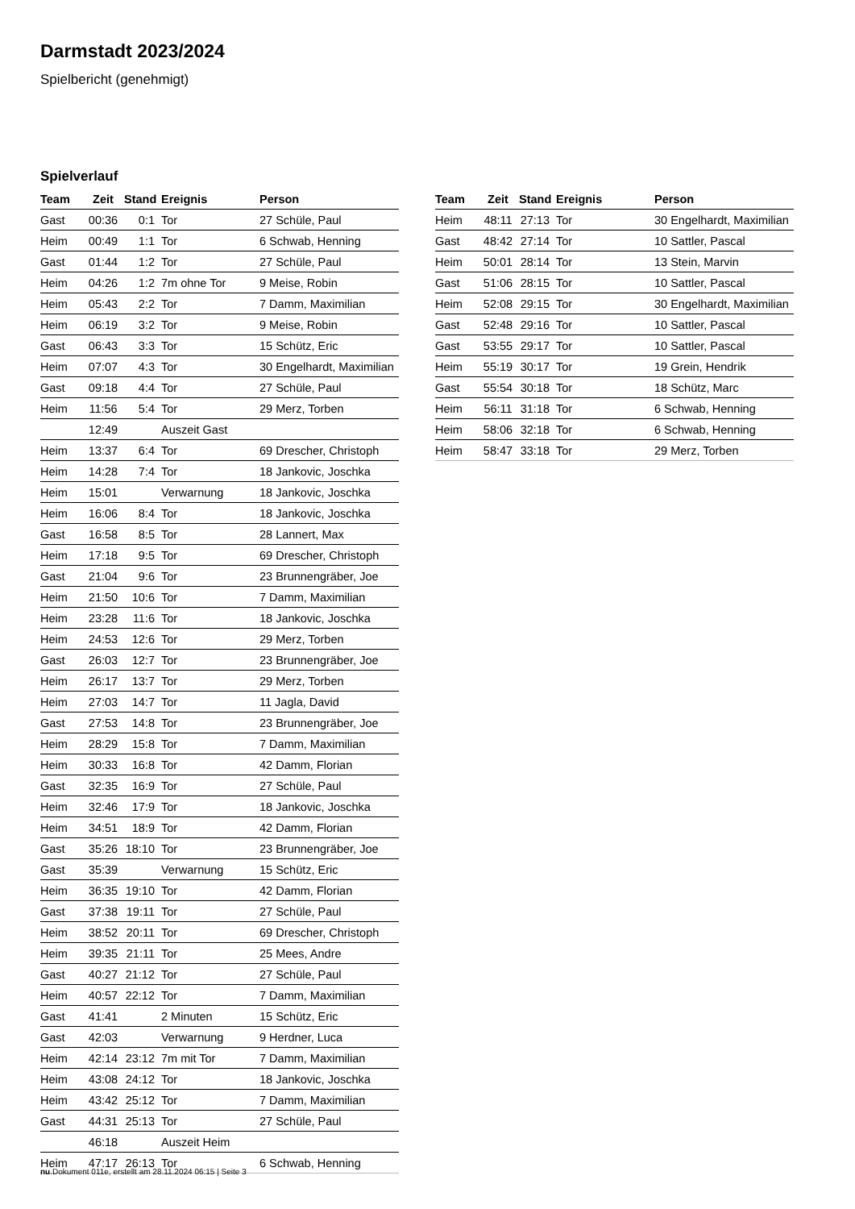Darmstadt 2023/2024
Spielbericht (genehmigt)
Spielverlauf
| Team | Zeit | Stand | Ereignis | Person |
| --- | --- | --- | --- | --- |
| Gast | 00:36 | 0:1 | Tor | 27 Schüle, Paul |
| Heim | 00:49 | 1:1 | Tor | 6 Schwab, Henning |
| Gast | 01:44 | 1:2 | Tor | 27 Schüle, Paul |
| Heim | 04:26 | 1:2 | 7m ohne Tor | 9 Meise, Robin |
| Heim | 05:43 | 2:2 | Tor | 7 Damm, Maximilian |
| Heim | 06:19 | 3:2 | Tor | 9 Meise, Robin |
| Gast | 06:43 | 3:3 | Tor | 15 Schütz, Eric |
| Heim | 07:07 | 4:3 | Tor | 30 Engelhardt, Maximilian |
| Gast | 09:18 | 4:4 | Tor | 27 Schüle, Paul |
| Heim | 11:56 | 5:4 | Tor | 29 Merz, Torben |
| | 12:49 | | Auszeit Gast | |
| Heim | 13:37 | 6:4 | Tor | 69 Drescher, Christoph |
| Heim | 14:28 | 7:4 | Tor | 18 Jankovic, Joschka |
| Heim | 15:01 | | Verwarnung | 18 Jankovic, Joschka |
| Heim | 16:06 | 8:4 | Tor | 18 Jankovic, Joschka |
| Gast | 16:58 | 8:5 | Tor | 28 Lannert, Max |
| Heim | 17:18 | 9:5 | Tor | 69 Drescher, Christoph |
| Gast | 21:04 | 9:6 | Tor | 23 Brunnengräber, Joe |
| Heim | 21:50 | 10:6 | Tor | 7 Damm, Maximilian |
| Heim | 23:28 | 11:6 | Tor | 18 Jankovic, Joschka |
| Heim | 24:53 | 12:6 | Tor | 29 Merz, Torben |
| Gast | 26:03 | 12:7 | Tor | 23 Brunnengräber, Joe |
| Heim | 26:17 | 13:7 | Tor | 29 Merz, Torben |
| Heim | 27:03 | 14:7 | Tor | 11 Jagla, David |
| Gast | 27:53 | 14:8 | Tor | 23 Brunnengräber, Joe |
| Heim | 28:29 | 15:8 | Tor | 7 Damm, Maximilian |
| Heim | 30:33 | 16:8 | Tor | 42 Damm, Florian |
| Gast | 32:35 | 16:9 | Tor | 27 Schüle, Paul |
| Heim | 32:46 | 17:9 | Tor | 18 Jankovic, Joschka |
| Heim | 34:51 | 18:9 | Tor | 42 Damm, Florian |
| Gast | 35:26 | 18:10 | Tor | 23 Brunnengräber, Joe |
| Gast | 35:39 | | Verwarnung | 15 Schütz, Eric |
| Heim | 36:35 | 19:10 | Tor | 42 Damm, Florian |
| Gast | 37:38 | 19:11 | Tor | 27 Schüle, Paul |
| Heim | 38:52 | 20:11 | Tor | 69 Drescher, Christoph |
| Heim | 39:35 | 21:11 | Tor | 25 Mees, Andre |
| Gast | 40:27 | 21:12 | Tor | 27 Schüle, Paul |
| Heim | 40:57 | 22:12 | Tor | 7 Damm, Maximilian |
| Gast | 41:41 | | 2 Minuten | 15 Schütz, Eric |
| Gast | 42:03 | | Verwarnung | 9 Herdner, Luca |
| Heim | 42:14 | 23:12 | 7m mit Tor | 7 Damm, Maximilian |
| Heim | 43:08 | 24:12 | Tor | 18 Jankovic, Joschka |
| Heim | 43:42 | 25:12 | Tor | 7 Damm, Maximilian |
| Gast | 44:31 | 25:13 | Tor | 27 Schüle, Paul |
| | 46:18 | | Auszeit Heim | |
| Heim | 47:17 | 26:13 | Tor | 6 Schwab, Henning |
| Team | Zeit | Stand | Ereignis | Person |
| --- | --- | --- | --- | --- |
| Heim | 48:11 | 27:13 | Tor | 30 Engelhardt, Maximilian |
| Gast | 48:42 | 27:14 | Tor | 10 Sattler, Pascal |
| Heim | 50:01 | 28:14 | Tor | 13 Stein, Marvin |
| Gast | 51:06 | 28:15 | Tor | 10 Sattler, Pascal |
| Heim | 52:08 | 29:15 | Tor | 30 Engelhardt, Maximilian |
| Gast | 52:48 | 29:16 | Tor | 10 Sattler, Pascal |
| Gast | 53:55 | 29:17 | Tor | 10 Sattler, Pascal |
| Heim | 55:19 | 30:17 | Tor | 19 Grein, Hendrik |
| Gast | 55:54 | 30:18 | Tor | 18 Schütz, Marc |
| Heim | 56:11 | 31:18 | Tor | 6 Schwab, Henning |
| Heim | 58:06 | 32:18 | Tor | 6 Schwab, Henning |
| Heim | 58:47 | 33:18 | Tor | 29 Merz, Torben |
nu.Dokument 011e, erstellt am 28.11.2024 06:15 | Seite 3